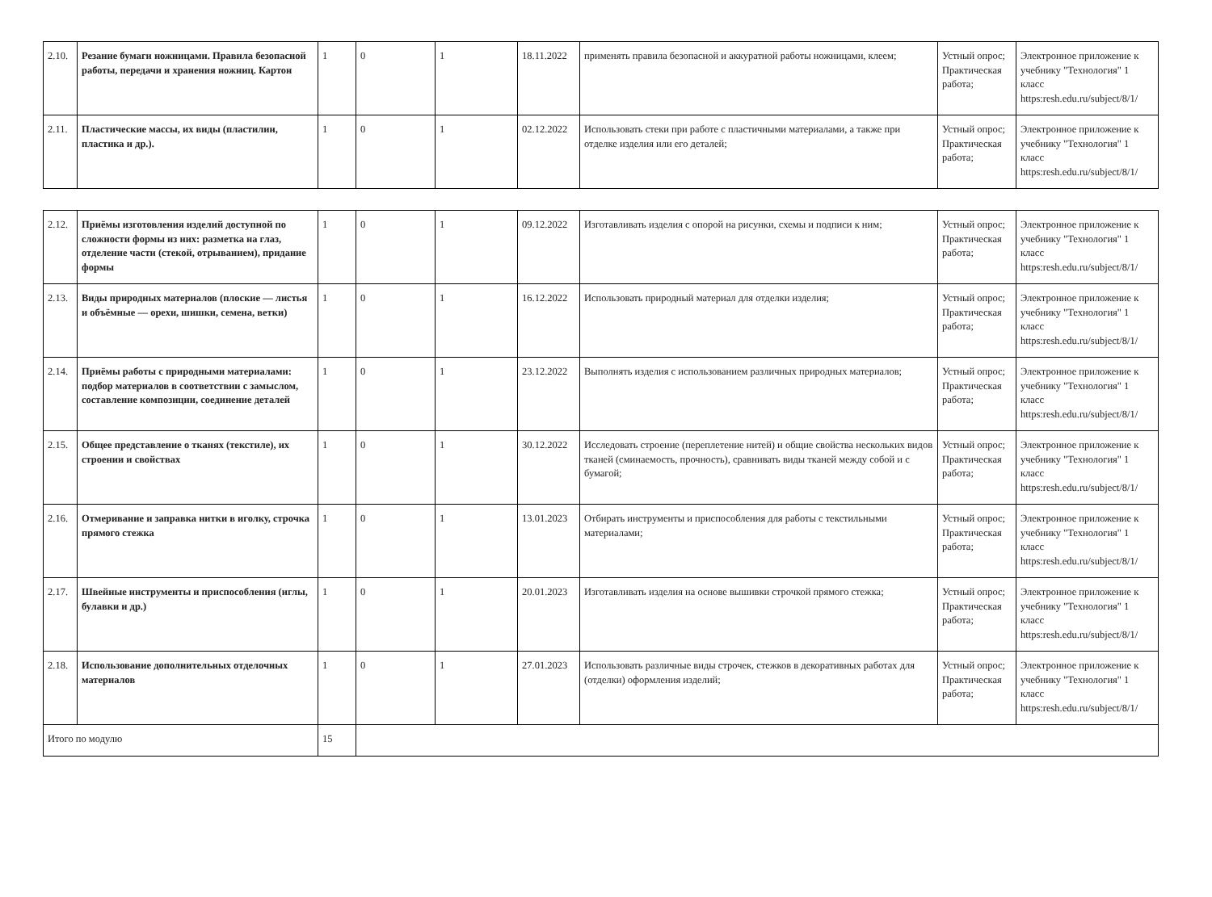| 2.10. | Резание бумаги ножницами. Правила безопасной работы, передачи и хранения ножниц. Картон | 1 | 0 | 1 | 18.11.2022 | применять правила безопасной и аккуратной работы ножницами, клеем; | Устный опрос; Практическая работа; | Электронное приложение к учебнику "Технология" 1 класс https:resh.edu.ru/subject/8/1/ |
| 2.11. | Пластические массы, их виды (пластилин, пластика и др.). | 1 | 0 | 1 | 02.12.2022 | Использовать стеки при работе с пластичными материалами, а также при отделке изделия или его деталей; | Устный опрос; Практическая работа; | Электронное приложение к учебнику "Технология" 1 класс https:resh.edu.ru/subject/8/1/ |
| 2.12. | Приёмы изготовления изделий доступной по сложности формы из них: разметка на глаз, отделение части (стекой, отрыванием), придание формы | 1 | 0 | 1 | 09.12.2022 | Изготавливать изделия с опорой на рисунки, схемы и подписи к ним; | Устный опрос; Практическая работа; | Электронное приложение к учебнику "Технология" 1 класс https:resh.edu.ru/subject/8/1/ |
| 2.13. | Виды природных материалов (плоские — листья и объёмные — орехи, шишки, семена, ветки) | 1 | 0 | 1 | 16.12.2022 | Использовать природный материал для отделки изделия; | Устный опрос; Практическая работа; | Электронное приложение к учебнику "Технология" 1 класс https:resh.edu.ru/subject/8/1/ |
| 2.14. | Приёмы работы с природными материалами: подбор материалов в соответствии с замыслом, составление композиции, соединение деталей | 1 | 0 | 1 | 23.12.2022 | Выполнять изделия с использованием различных природных материалов; | Устный опрос; Практическая работа; | Электронное приложение к учебнику "Технология" 1 класс https:resh.edu.ru/subject/8/1/ |
| 2.15. | Общее представление о тканях (текстиле), их строении и свойствах | 1 | 0 | 1 | 30.12.2022 | Исследовать строение (переплетение нитей) и общие свойства нескольких видов тканей (сминаемость, прочность), сравнивать виды тканей между собой и с бумагой; | Устный опрос; Практическая работа; | Электронное приложение к учебнику "Технология" 1 класс https:resh.edu.ru/subject/8/1/ |
| 2.16. | Отмеривание и заправка нитки в иголку, строчка прямого стежка | 1 | 0 | 1 | 13.01.2023 | Отбирать инструменты и приспособления для работы с текстильными материалами; | Устный опрос; Практическая работа; | Электронное приложение к учебнику "Технология" 1 класс https:resh.edu.ru/subject/8/1/ |
| 2.17. | Швейные инструменты и приспособления (иглы, булавки и др.) | 1 | 0 | 1 | 20.01.2023 | Изготавливать изделия на основе вышивки строчкой прямого стежка; | Устный опрос; Практическая работа; | Электронное приложение к учебнику "Технология" 1 класс https:resh.edu.ru/subject/8/1/ |
| 2.18. | Использование дополнительных отделочных материалов | 1 | 0 | 1 | 27.01.2023 | Использовать различные виды строчек, стежков в декоративных работах для (отделки) оформления изделий; | Устный опрос; Практическая работа; | Электронное приложение к учебнику "Технология" 1 класс https:resh.edu.ru/subject/8/1/ |
| Итого по модулю | | 15 | | | | | | |